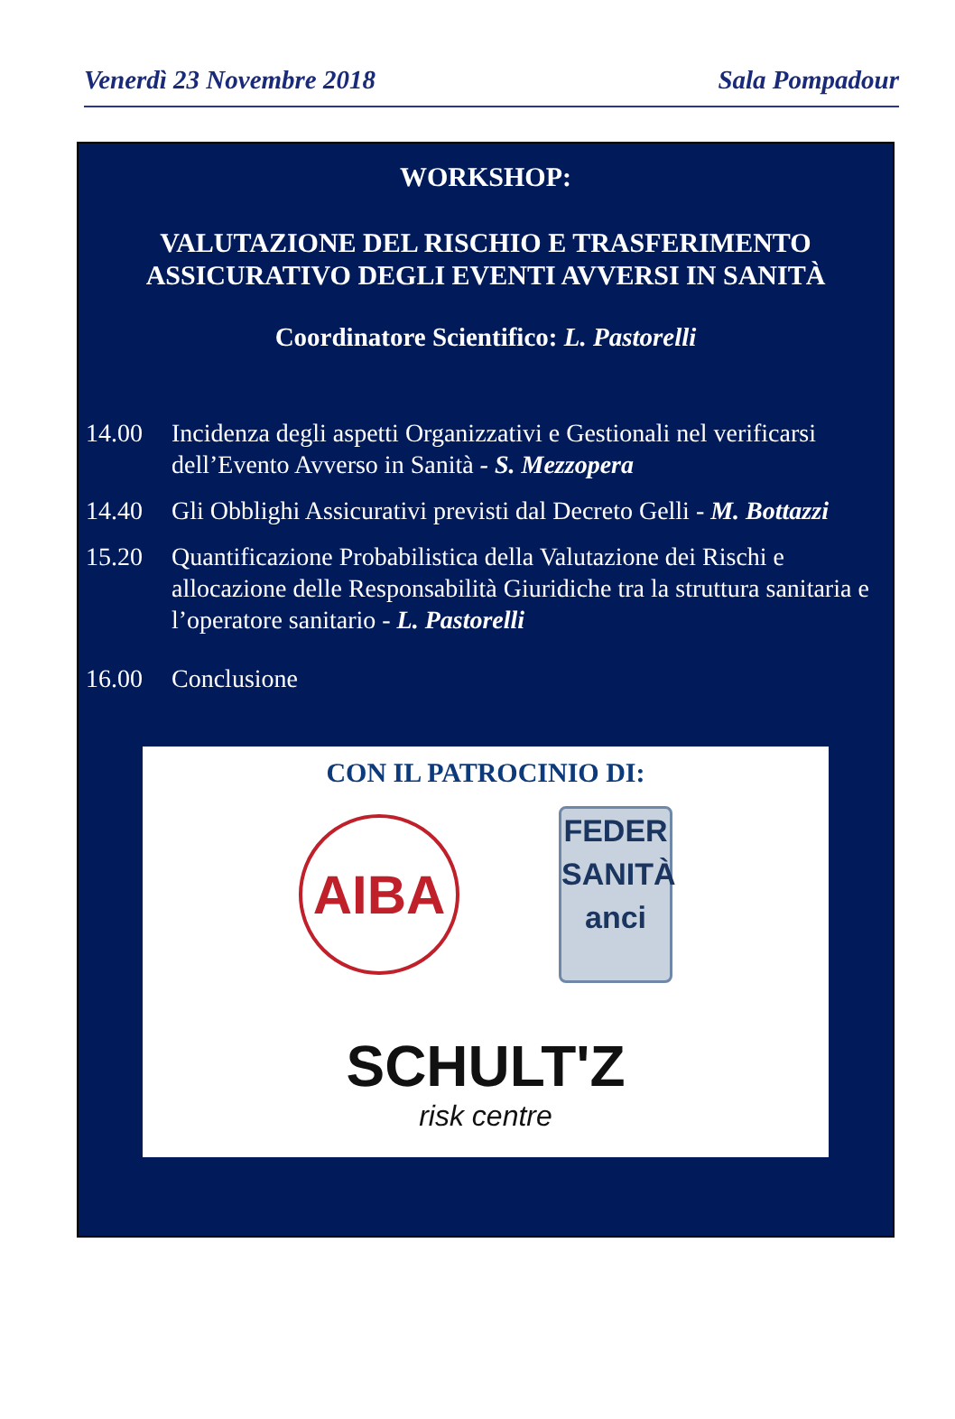Venerdì 23 Novembre 2018 Sala Pompadour
WORKSHOP:
VALUTAZIONE DEL RISCHIO E TRASFERIMENTO
ASSICURATIVO DEGLI EVENTI AVVERSI IN SANITÀ
Coordinatore Scientifico: L. Pastorelli
14.00 Incidenza degli aspetti Organizzativi e Gestionali nel verificarsi dell’Evento Avverso in Sanità - S. Mezzopera
14.40 Gli Obblighi Assicurativi previsti dal Decreto Gelli - M. Bottazzi
15.20 Quantificazione Probabilistica della Valutazione dei Rischi e allocazione delle Responsabilità Giuridiche tra la struttura sanitaria e l’operatore sanitario - L. Pastorelli
16.00 Conclusione
CON IL PATROCINIO DI:
AIBA
FEDER
SANITÀ
anci
SCHULT'Z
risk centre